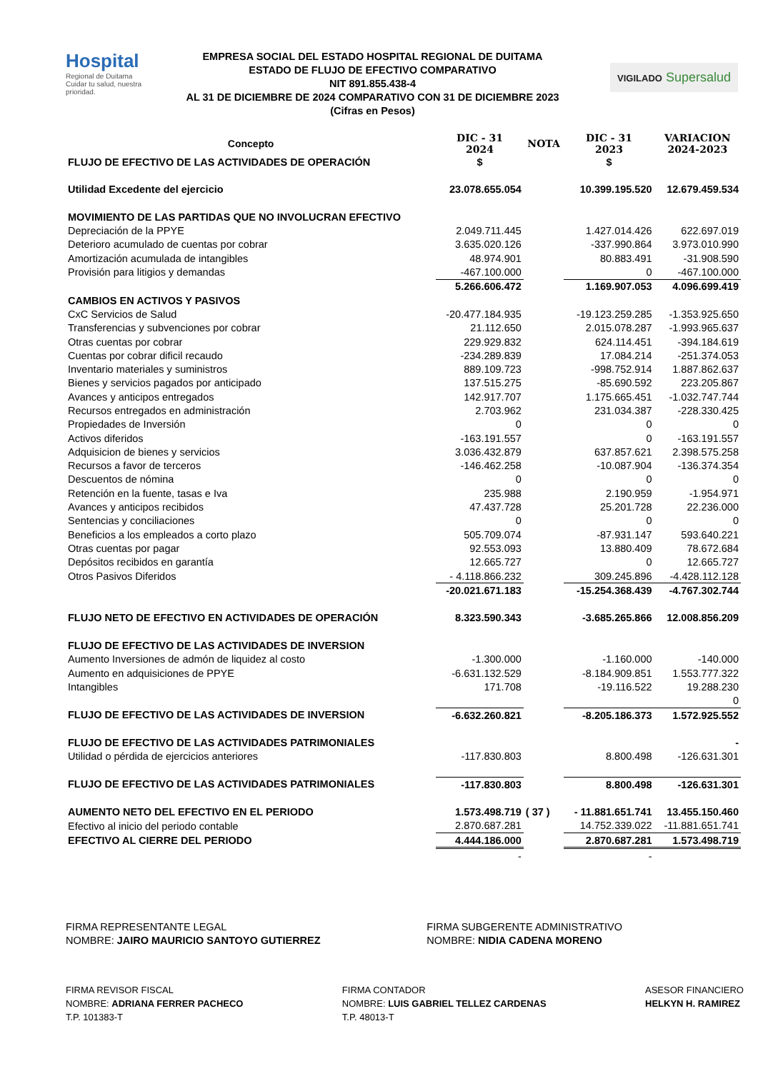Hospital
Regional de Duitama
Cuidar tu salud, nuestra prioridad.
VIGILADO Supersalud
EMPRESA SOCIAL DEL ESTADO HOSPITAL REGIONAL DE DUITAMA
ESTADO DE FLUJO DE EFECTIVO COMPARATIVO
NIT 891.855.438-4
AL 31 DE DICIEMBRE DE 2024 COMPARATIVO CON 31 DE DICIEMBRE 2023
(Cifras en Pesos)
| Concepto | DIC - 31 2024 | NOTA | DIC - 31 2023 | VARIACION 2024-2023 |
| --- | --- | --- | --- | --- |
| FLUJO DE EFECTIVO DE LAS ACTIVIDADES DE OPERACIÓN | $ | | $ | |
| Utilidad Excedente del ejercicio | 23.078.655.054 | | 10.399.195.520 | 12.679.459.534 |
| MOVIMIENTO DE LAS PARTIDAS QUE NO INVOLUCRAN EFECTIVO | | | | |
| Depreciación de la PPYE | 2.049.711.445 | | 1.427.014.426 | 622.697.019 |
| Deterioro acumulado de cuentas por cobrar | 3.635.020.126 | | -337.990.864 | 3.973.010.990 |
| Amortización acumulada de intangibles | 48.974.901 | | 80.883.491 | -31.908.590 |
| Provisión para litigios y demandas | -467.100.000 | | 0 | -467.100.000 |
| | 5.266.606.472 | | 1.169.907.053 | 4.096.699.419 |
| CAMBIOS EN ACTIVOS Y PASIVOS | | | | |
| CxC Servicios de Salud | -20.477.184.935 | | -19.123.259.285 | -1.353.925.650 |
| Transferencias y subvenciones por cobrar | 21.112.650 | | 2.015.078.287 | -1.993.965.637 |
| Otras cuentas por cobrar | 229.929.832 | | 624.114.451 | -394.184.619 |
| Cuentas por cobrar dificil recaudo | -234.289.839 | | 17.084.214 | -251.374.053 |
| Inventario materiales y suministros | 889.109.723 | | -998.752.914 | 1.887.862.637 |
| Bienes y servicios pagados por anticipado | 137.515.275 | | -85.690.592 | 223.205.867 |
| Avances y anticipos entregados | 142.917.707 | | 1.175.665.451 | -1.032.747.744 |
| Recursos entregados en administración | 2.703.962 | | 231.034.387 | -228.330.425 |
| Propiedades de Inversión | 0 | | 0 | 0 |
| Activos diferidos | -163.191.557 | | 0 | -163.191.557 |
| Adquisicion de bienes y servicios | 3.036.432.879 | | 637.857.621 | 2.398.575.258 |
| Recursos a favor de terceros | -146.462.258 | | -10.087.904 | -136.374.354 |
| Descuentos de nómina | 0 | | 0 | 0 |
| Retención en la fuente, tasas e Iva | 235.988 | | 2.190.959 | -1.954.971 |
| Avances y anticipos recibidos | 47.437.728 | | 25.201.728 | 22.236.000 |
| Sentencias y conciliaciones | 0 | | 0 | 0 |
| Beneficios a los empleados a corto plazo | 505.709.074 | | -87.931.147 | 593.640.221 |
| Otras cuentas por pagar | 92.553.093 | | 13.880.409 | 78.672.684 |
| Depósitos recibidos en garantía | 12.665.727 | | 0 | 12.665.727 |
| Otros Pasivos Diferidos | - 4.118.866.232 | | 309.245.896 | -4.428.112.128 |
| | -20.021.671.183 | | -15.254.368.439 | -4.767.302.744 |
| FLUJO NETO DE EFECTIVO EN ACTIVIDADES DE OPERACIÓN | 8.323.590.343 | | -3.685.265.866 | 12.008.856.209 |
| FLUJO DE EFECTIVO DE LAS ACTIVIDADES DE INVERSION | | | | |
| Aumento Inversiones de admón de liquidez al costo | -1.300.000 | | -1.160.000 | -140.000 |
| Aumento en adquisiciones de PPYE | -6.631.132.529 | | -8.184.909.851 | 1.553.777.322 |
| Intangibles | 171.708 | | -19.116.522 | 19.288.230 |
| | | | | 0 |
| FLUJO DE EFECTIVO DE LAS ACTIVIDADES DE INVERSION | -6.632.260.821 | | -8.205.186.373 | 1.572.925.552 |
| FLUJO DE EFECTIVO DE LAS ACTIVIDADES PATRIMONIALES | | | | - |
| Utilidad o pérdida de ejercicios anteriores | -117.830.803 | | 8.800.498 | -126.631.301 |
| FLUJO DE EFECTIVO DE LAS ACTIVIDADES PATRIMONIALES | -117.830.803 | | 8.800.498 | -126.631.301 |
| AUMENTO NETO DEL EFECTIVO EN EL PERIODO | 1.573.498.719 | ( 37 ) | - 11.881.651.741 | 13.455.150.460 |
| Efectivo al inicio del periodo contable | 2.870.687.281 | | 14.752.339.022 | -11.881.651.741 |
| EFECTIVO AL CIERRE DEL PERIODO | 4.444.186.000 | | 2.870.687.281 | 1.573.498.719 |
| | - | | - | |
FIRMA REPRESENTANTE LEGAL
NOMBRE: JAIRO MAURICIO SANTOYO GUTIERREZ
FIRMA SUBGERENTE ADMINISTRATIVO
NOMBRE: NIDIA CADENA MORENO
FIRMA REVISOR FISCAL
NOMBRE: ADRIANA FERRER PACHECO
T.P. 101383-T
FIRMA CONTADOR
NOMBRE: LUIS GABRIEL TELLEZ CARDENAS
T.P. 48013-T
ASESOR FINANCIERO
HELKYN H. RAMIREZ